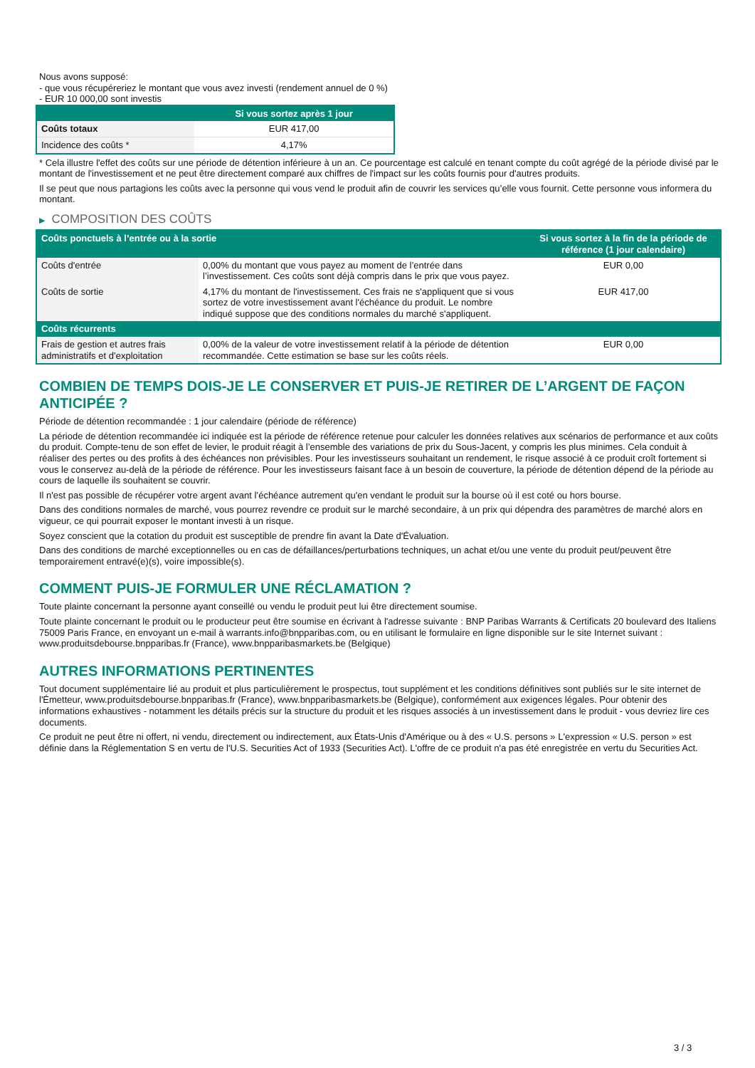Nous avons supposé:
- que vous récupéreriez le montant que vous avez investi (rendement annuel de 0 %)
- EUR 10 000,00 sont investis
| | Si vous sortez après 1 jour |
| --- | --- |
| Coûts totaux | EUR 417,00 |
| Incidence des coûts * | 4,17% |
* Cela illustre l'effet des coûts sur une période de détention inférieure à un an. Ce pourcentage est calculé en tenant compte du coût agrégé de la période divisé par le montant de l'investissement et ne peut être directement comparé aux chiffres de l'impact sur les coûts fournis pour d'autres produits.
Il se peut que nous partagions les coûts avec la personne qui vous vend le produit afin de couvrir les services qu’elle vous fournit. Cette personne vous informera du montant.
▶ COMPOSITION DES COÛTS
| Coûts ponctuels à l’entrée ou à la sortie | | Si vous sortez à la fin de la période de référence (1 jour calendaire) |
| --- | --- | --- |
| Coûts d'entrée | 0,00% du montant que vous payez au moment de l’entrée dans l’investissement. Ces coûts sont déjà compris dans le prix que vous payez. | EUR 0,00 |
| Coûts de sortie | 4,17% du montant de l'investissement. Ces frais ne s'appliquent que si vous sortez de votre investissement avant l'échéance du produit. Le nombre indiqué suppose que des conditions normales du marché s'appliquent. | EUR 417,00 |
| Coûts récurrents | | |
| Frais de gestion et autres frais administratifs et d’exploitation | 0,00% de la valeur de votre investissement relatif à la période de détention recommandée. Cette estimation se base sur les coûts réels. | EUR 0,00 |
COMBIEN DE TEMPS DOIS-JE LE CONSERVER ET PUIS-JE RETIRER DE L’ARGENT DE FAÇON ANTICIPÉE ?
Période de détention recommandée : 1 jour calendaire (période de référence)
La période de détention recommandée ici indiquée est la période de référence retenue pour calculer les données relatives aux scénarios de performance et aux coûts du produit. Compte-tenu de son effet de levier, le produit réagit à l’ensemble des variations de prix du Sous-Jacent, y compris les plus minimes. Cela conduit à réaliser des pertes ou des profits à des échéances non prévisibles. Pour les investisseurs souhaitant un rendement, le risque associé à ce produit croît fortement si vous le conservez au-delà de la période de référence. Pour les investisseurs faisant face à un besoin de couverture, la période de détention dépend de la période au cours de laquelle ils souhaitent se couvrir.
Il n'est pas possible de récupérer votre argent avant l’échéance autrement qu'en vendant le produit sur la bourse où il est coté ou hors bourse.
Dans des conditions normales de marché, vous pourrez revendre ce produit sur le marché secondaire, à un prix qui dépendra des paramètres de marché alors en vigueur, ce qui pourrait exposer le montant investi à un risque.
Soyez conscient que la cotation du produit est susceptible de prendre fin avant la Date d'Évaluation.
Dans des conditions de marché exceptionnelles ou en cas de défaillances/perturbations techniques, un achat et/ou une vente du produit peut/peuvent être temporairement entravé(e)(s), voire impossible(s).
COMMENT PUIS-JE FORMULER UNE RÉCLAMATION ?
Toute plainte concernant la personne ayant conseillé ou vendu le produit peut lui être directement soumise.
Toute plainte concernant le produit ou le producteur peut être soumise en écrivant à l'adresse suivante : BNP Paribas Warrants & Certificats 20 boulevard des Italiens 75009 Paris France, en envoyant un e-mail à warrants.info@bnpparibas.com, ou en utilisant le formulaire en ligne disponible sur le site Internet suivant : www.produitsdebourse.bnpparibas.fr (France), www.bnpparibasmarkets.be (Belgique)
AUTRES INFORMATIONS PERTINENTES
Tout document supplémentaire lié au produit et plus particulièrement le prospectus, tout supplément et les conditions définitives sont publiés sur le site internet de l'Émetteur, www.produitsdebourse.bnpparibas.fr (France), www.bnpparibasmarkets.be (Belgique), conformément aux exigences légales. Pour obtenir des informations exhaustives - notamment les détails précis sur la structure du produit et les risques associés à un investissement dans le produit - vous devriez lire ces documents.
Ce produit ne peut être ni offert, ni vendu, directement ou indirectement, aux États-Unis d'Amérique ou à des « U.S. persons » L'expression « U.S. person » est définie dans la Réglementation S en vertu de l'U.S. Securities Act of 1933 (Securities Act). L'offre de ce produit n'a pas été enregistrée en vertu du Securities Act.
3 / 3